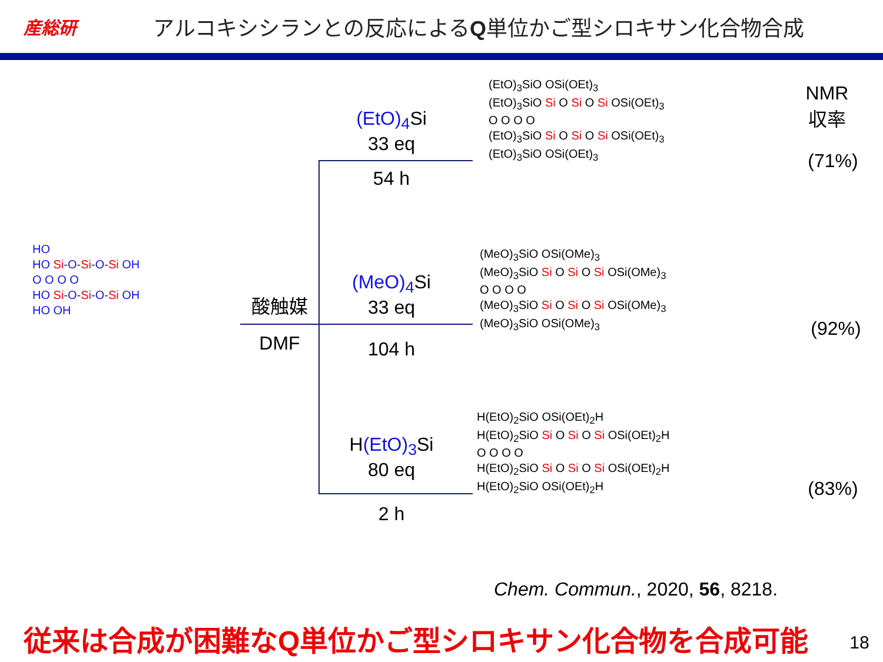産総研
アルコキシシランとの反応によるQ単位かご型シロキサン化合物合成
HO
HO Si-O-Si-O-Si OH
O O O O
HO Si-O-Si-O-Si OH
HO OH
酸触媒
DMF
(EtO)<sub>4</sub> Si
33 eq
54 h
(MeO)<sub>4</sub> Si
33 eq
104 h
H(EtO)<sub>3</sub> Si
80 eq
2 h
(EtO)<sub>3</sub>SiO OSi(OEt)<sub>3</sub>
(EtO)<sub>3</sub>SiO Si O Si O Si OSi(OEt)<sub>3</sub>
O O O O
(EtO)<sub>3</sub>SiO Si O Si O Si OSi(OEt)<sub>3</sub>
(EtO)<sub>3</sub>SiO OSi(OEt)<sub>3</sub>
(MeO)<sub>3</sub>SiO OSi(OMe)<sub>3</sub>
(MeO)<sub>3</sub>SiO Si O Si O Si OSi(OMe)<sub>3</sub>
O O O O
(MeO)<sub>3</sub>SiO Si O Si O Si OSi(OMe)<sub>3</sub>
(MeO)<sub>3</sub>SiO OSi(OMe)<sub>3</sub>
H(EtO)<sub>2</sub>SiO OSi(OEt)<sub>2</sub>H
H(EtO)<sub>2</sub>SiO Si O Si O Si OSi(OEt)<sub>2</sub>H
O O O O
H(EtO)<sub>2</sub>SiO Si O Si O Si OSi(OEt)<sub>2</sub>H
H(EtO)<sub>2</sub>SiO OSi(OEt)<sub>2</sub>H
NMR
収率
(71%)
(92%)
(83%)
Chem. Commun., 2020, 56, 8218.
従来は合成が困難なQ単位かご型シロキサン化合物を合成可能 18